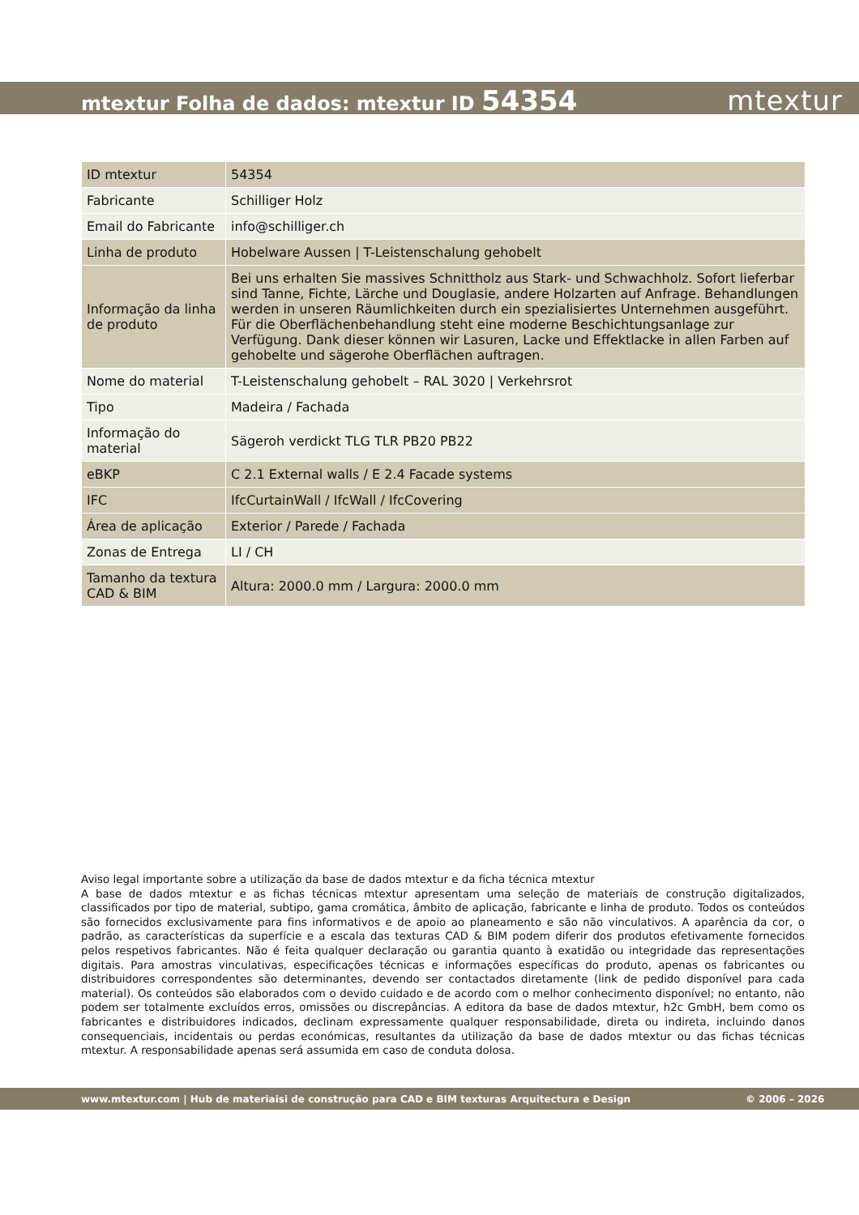mtextur Folha de dados: mtextur ID 54354
mtextur
| ID mtextur | 54354 |
| Fabricante | Schilliger Holz |
| Email do Fabricante | info@schilliger.ch |
| Linha de produto | Hobelware Aussen / T-Leistenschalung gehobelt |
| Informação da linha de produto | Bei uns erhalten Sie massives Schnittholz aus Stark- und Schwachholz. Sofort lieferbar sind Tanne, Fichte, Lärche und Douglasie, andere Holzarten auf Anfrage. Behandlungen werden in unseren Räumlichkeiten durch ein spezialisiertes Unternehmen ausgeführt. Für die Oberflächenbehandlung steht eine moderne Beschichtungsanlage zur Verfügung. Dank dieser können wir Lasuren, Lacke und Effektlacke in allen Farben auf gehobelte und sägerohe Oberflächen auftragen. |
| Nome do material | T-Leistenschalung gehobelt – RAL 3020 / Verkehrsrot |
| Tipo | Madeira / Fachada |
| Informação do material | Sägeroh verdickt TLG TLR PB20 PB22 |
| eBKP | C 2.1 External walls / E 2.4 Facade systems |
| IFC | IfcCurtainWall / IfcWall / IfcCovering |
| Área de aplicação | Exterior / Parede / Fachada |
| Zonas de Entrega | LI / CH |
| Tamanho da textura CAD & BIM | Altura: 2000.0 mm / Largura: 2000.0 mm |
Aviso legal importante sobre a utilização da base de dados mtextur e da ficha técnica mtextur
A base de dados mtextur e as fichas técnicas mtextur apresentam uma seleção de materiais de construção digitalizados, classificados por tipo de material, subtipo, gama cromática, âmbito de aplicação, fabricante e linha de produto. Todos os conteúdos são fornecidos exclusivamente para fins informativos e de apoio ao planeamento e são não vinculativos. A aparência da cor, o padrão, as características da superfície e a escala das texturas CAD & BIM podem diferir dos produtos efetivamente fornecidos pelos respetivos fabricantes. Não é feita qualquer declaração ou garantia quanto à exatidão ou integridade das representações digitais. Para amostras vinculativas, especificações técnicas e informações específicas do produto, apenas os fabricantes ou distribuidores correspondentes são determinantes, devendo ser contactados diretamente (link de pedido disponível para cada material). Os conteúdos são elaborados com o devido cuidado e de acordo com o melhor conhecimento disponível; no entanto, não podem ser totalmente excluídos erros, omissões ou discrepâncias. A editora da base de dados mtextur, h2c GmbH, bem como os fabricantes e distribuidores indicados, declinam expressamente qualquer responsabilidade, direta ou indireta, incluindo danos consequenciais, incidentais ou perdas económicas, resultantes da utilização da base de dados mtextur ou das fichas técnicas mtextur. A responsabilidade apenas será assumida em caso de conduta dolosa.
www.mtextur.com | Hub de materiaisi de construção para CAD e BIM texturas Arquitectura e Design © 2006 – 2026